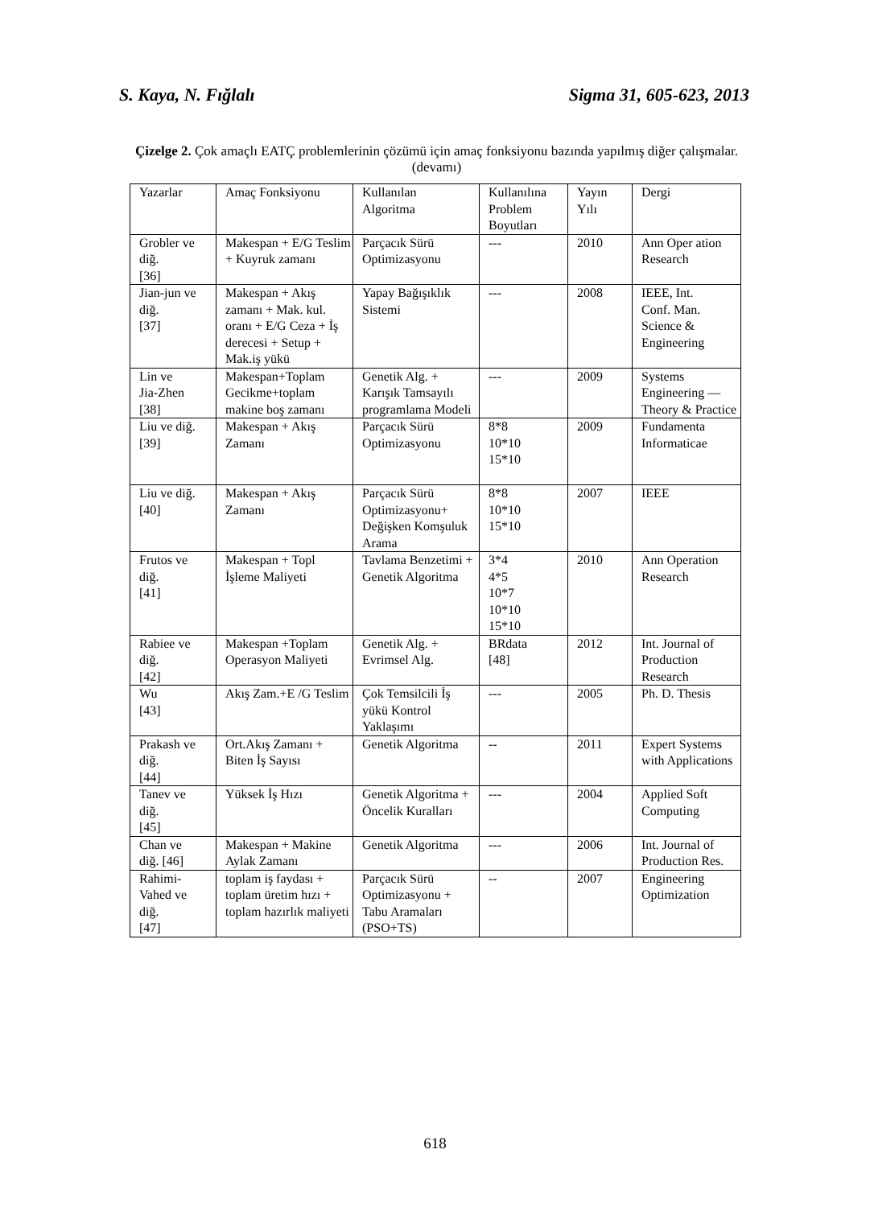S. Kaya, N. Fığlalı Sigma 31, 605-623, 2013
Çizelge 2. Çok amaçlı EATÇ problemlerinin çözümü için amaç fonksiyonu bazında yapılmış diğer çalışmalar. (devamı)
| Yazarlar | Amaç Fonksiyonu | Kullanılan Algoritma | Kullanılına Problem Boyutları | Yayın Yılı | Dergi |
| --- | --- | --- | --- | --- | --- |
| Grobler ve diğ. [36] | Makespan + E/G Teslim + Kuyruk zamanı | Parçacık Sürü Optimizasyonu | --- | 2010 | Ann Oper ation Research |
| Jian-jun ve diğ. [37] | Makespan + Akış zamanı + Mak. kul. oranı + E/G Ceza + İş derecesi + Setup + Mak.iş yükü | Yapay Bağışıklık Sistemi | --- | 2008 | IEEE, Int. Conf. Man. Science & Engineering |
| Lin ve Jia-Zhen [38] | Makespan+Toplam Gecikme+toplam makine boş zamanı | Genetik Alg. + Karışık Tamsayılı programlama Modeli | --- | 2009 | Systems Engineering — Theory & Practice |
| Liu ve diğ. [39] | Makespan + Akış Zamanı | Parçacık Sürü Optimizasyonu | 8*8 10*10 15*10 | 2009 | Fundamenta Informaticae |
| Liu ve diğ. [40] | Makespan + Akış Zamanı | Parçacık Sürü Optimizasyonu+ Değişken Komşuluk Arama | 8*8 10*10 15*10 | 2007 | IEEE |
| Frutos ve diğ. [41] | Makespan + Topl İşleme Maliyeti | Tavlama Benzetimi + Genetik Algoritma | 3*4 4*5 10*7 10*10 15*10 | 2010 | Ann Operation Research |
| Rabiee ve diğ. [42] | Makespan +Toplam Operasyon Maliyeti | Genetik Alg. + Evrimsel Alg. | BRdata [48] | 2012 | Int. Journal of Production Research |
| Wu [43] | Akış Zam.+E /G Teslim | Çok Temsilcili İş yükü Kontrol Yaklaşımı | --- | 2005 | Ph. D. Thesis |
| Prakash ve diğ. [44] | Ort.Akış Zamanı + Biten İş Sayısı | Genetik Algoritma | -- | 2011 | Expert Systems with Applications |
| Tanev ve diğ. [45] | Yüksek İş Hızı | Genetik Algoritma + Öncelik Kuralları | --- | 2004 | Applied Soft Computing |
| Chan ve diğ. [46] | Makespan + Makine Aylak Zamanı | Genetik Algoritma | --- | 2006 | Int. Journal of Production Res. |
| Rahimi- Vahed ve diğ. [47] | toplam iş faydası + toplam üretim hızı + toplam hazırlık maliyeti | Parçacık Sürü Optimizasyonu + Tabu Aramaları (PSO+TS) | -- | 2007 | Engineering Optimization |
618